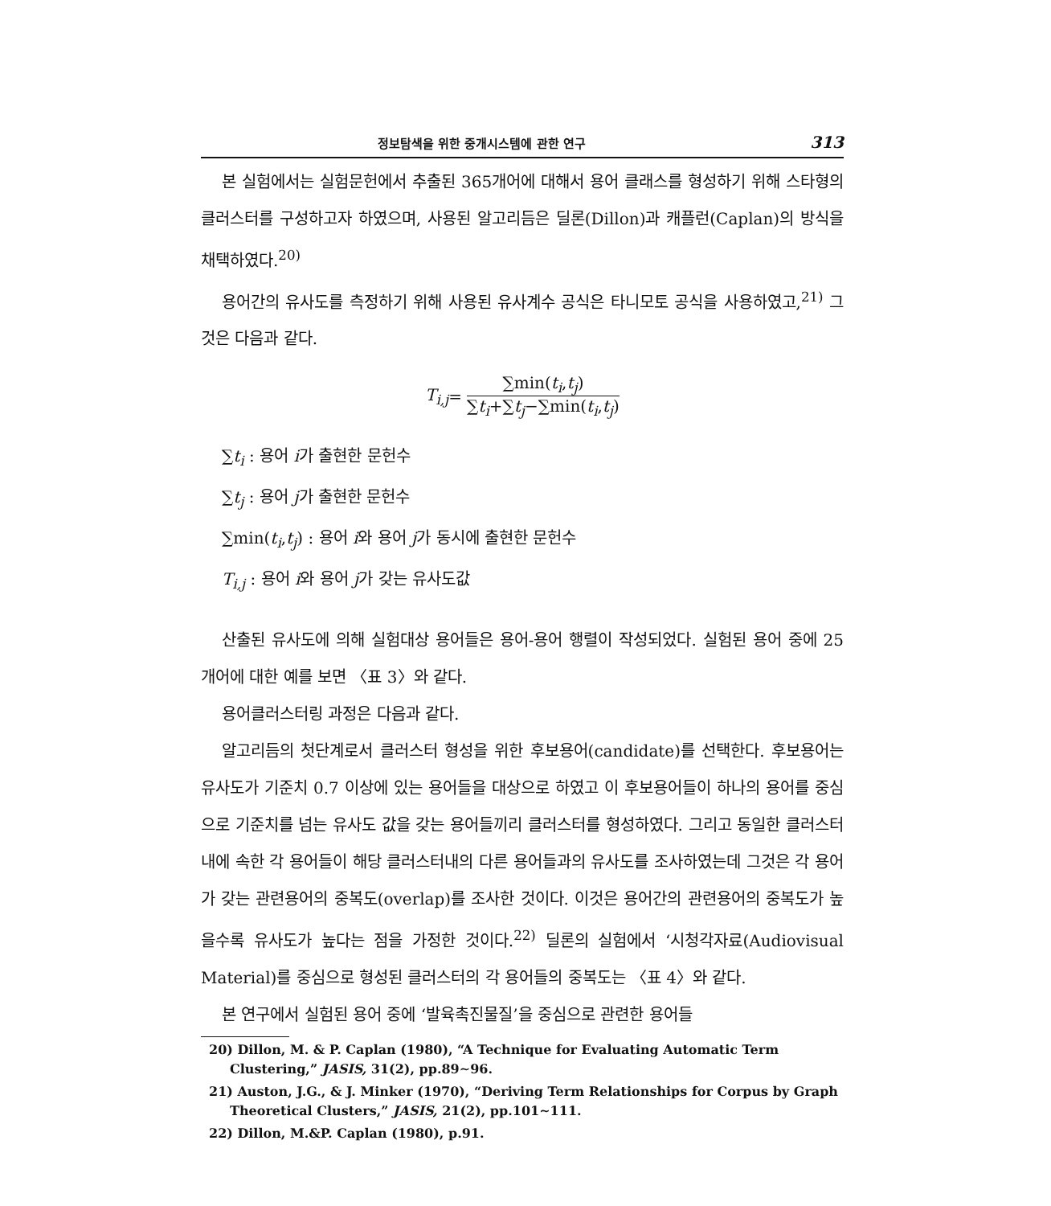정보탐색을 위한 중개시스템에 관한 연구 313
본 실험에서는 실험문헌에서 추출된 365개어에 대해서 용어 클래스를 형성하기 위해 스타형의 클러스터를 구성하고자 하였으며, 사용된 알고리듬은 딜론(Dillon)과 캐플런(Caplan)의 방식을 채택하였다.<sup>20)</sup>
용어간의 유사도를 측정하기 위해 사용된 유사계수 공식은 타니모토 공식을 사용하였고,<sup>21)</sup> 그것은 다음과 같다.
T<sub>i,j</sub> =
∑min(t<sub>i</sub>,t<sub>j</sub>)
∑t<sub>i</sub>+∑t<sub>j</sub>−∑min(t<sub>i</sub>,t<sub>j</sub>)
∑t<sub>i</sub> : 용어 i가 출현한 문헌수
∑t<sub>j</sub> : 용어 j가 출현한 문헌수
∑min(t<sub>i</sub>,t<sub>j</sub>) : 용어 i와 용어 j가 동시에 출현한 문헌수
T<sub>i,j</sub> : 용어 i와 용어 j가 갖는 유사도값
산출된 유사도에 의해 실험대상 용어들은 용어-용어 행렬이 작성되었다. 실험된 용어 중에 25개어에 대한 예를 보면 〈표 3〉와 같다.
용어클러스터링 과정은 다음과 같다.
알고리듬의 첫단계로서 클러스터 형성을 위한 후보용어(candidate)를 선택한다. 후보용어는 유사도가 기준치 0.7 이상에 있는 용어들을 대상으로 하였고 이 후보용어들이 하나의 용어를 중심으로 기준치를 넘는 유사도 값을 갖는 용어들끼리 클러스터를 형성하였다. 그리고 동일한 클러스터내에 속한 각 용어들이 해당 클러스터내의 다른 용어들과의 유사도를 조사하였는데 그것은 각 용어가 갖는 관련용어의 중복도(overlap)를 조사한 것이다. 이것은 용어간의 관련용어의 중복도가 높을수록 유사도가 높다는 점을 가정한 것이다.<sup>22)</sup> 딜론의 실험에서 ‘시청각자료(Audiovisual Material)를 중심으로 형성된 클러스터의 각 용어들의 중복도는 〈표 4〉와 같다.
본 연구에서 실험된 용어 중에 ‘발육촉진물질’을 중심으로 관련한 용어들
20) Dillon, M. & P. Caplan (1980), “A Technique for Evaluating Automatic Term Clustering,” JASIS, 31(2), pp.89∼96.
21) Auston, J.G., & J. Minker (1970), “Deriving Term Relationships for Corpus by Graph Theoretical Clusters,” JASIS, 21(2), pp.101∼111.
22) Dillon, M.&P. Caplan (1980), p.91.